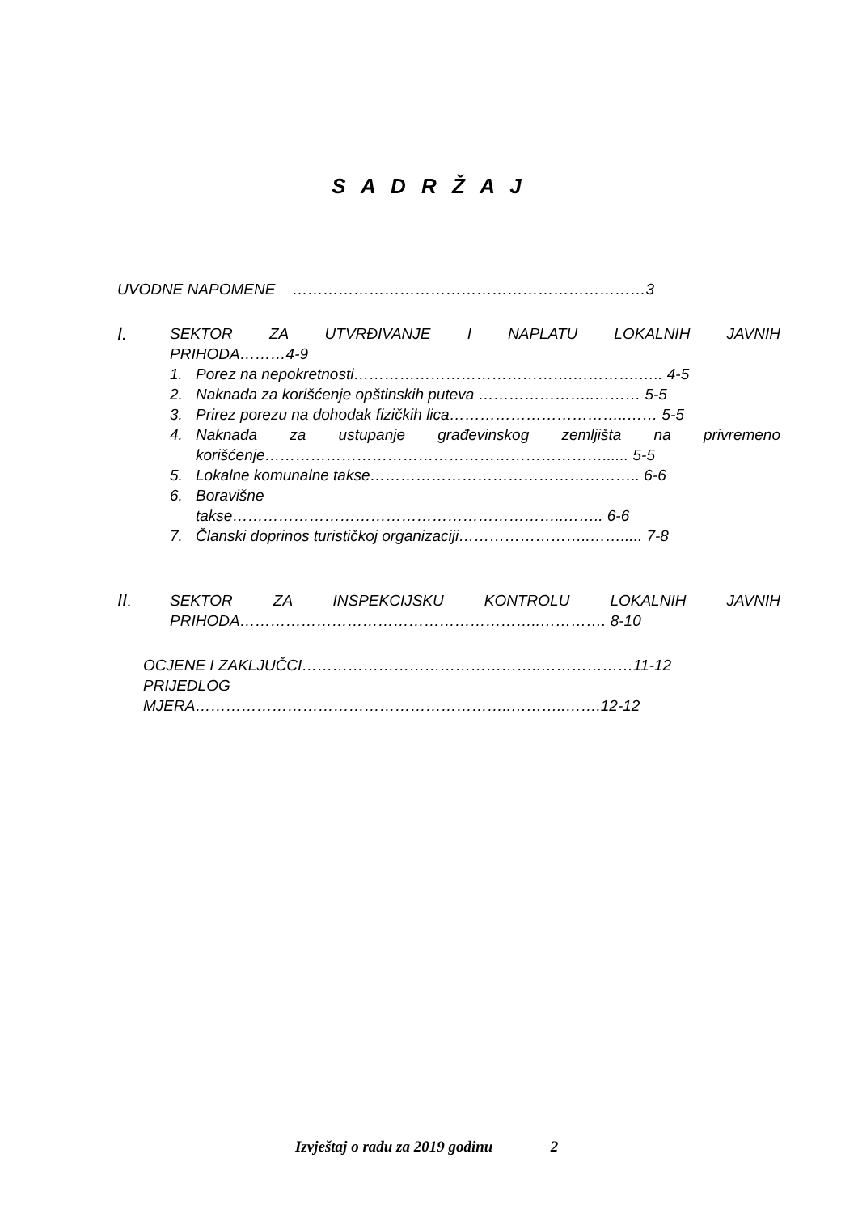S A D R Ž A J
UVODNE NAPOMENE ……………………………………………………………3
I.
SEKTOR ZA UTVRĐIVANJE I NAPLATU LOKALNIH JAVNIH
PRIHODA………4-9
1. Porez na nepokretnosti…………………………………….………….….. 4-5
2. Naknada za korišćenje opštinskih puteva …………………..……… 5-5
3. Prirez porezu na dohodak fizičkih lica……………………………..…… 5-5
4. Naknada za ustupanje građevinskog zemljišta na privremeno
korišćenje…………………………………………………………...... 5-5
5. Lokalne komunalne takse…………………………………………….. 6-6
6. Boravišne
takse………………………………………………………..…….. 6-6
7. Članski doprinos turističkoj organizaciji……………………..……..... 7-8
II.
SEKTOR ZA INSPEKCIJSKU KONTROLU LOKALNIH JAVNIH
PRIHODA…………………………………………………..…………. 8-10
OCJENE I ZAKLJUČCI………………………………………..………………11-12
PRIJEDLOG
MJERA……………………………………………………..………..…….12-12
Izvještaj o radu za 2019 godinu 2